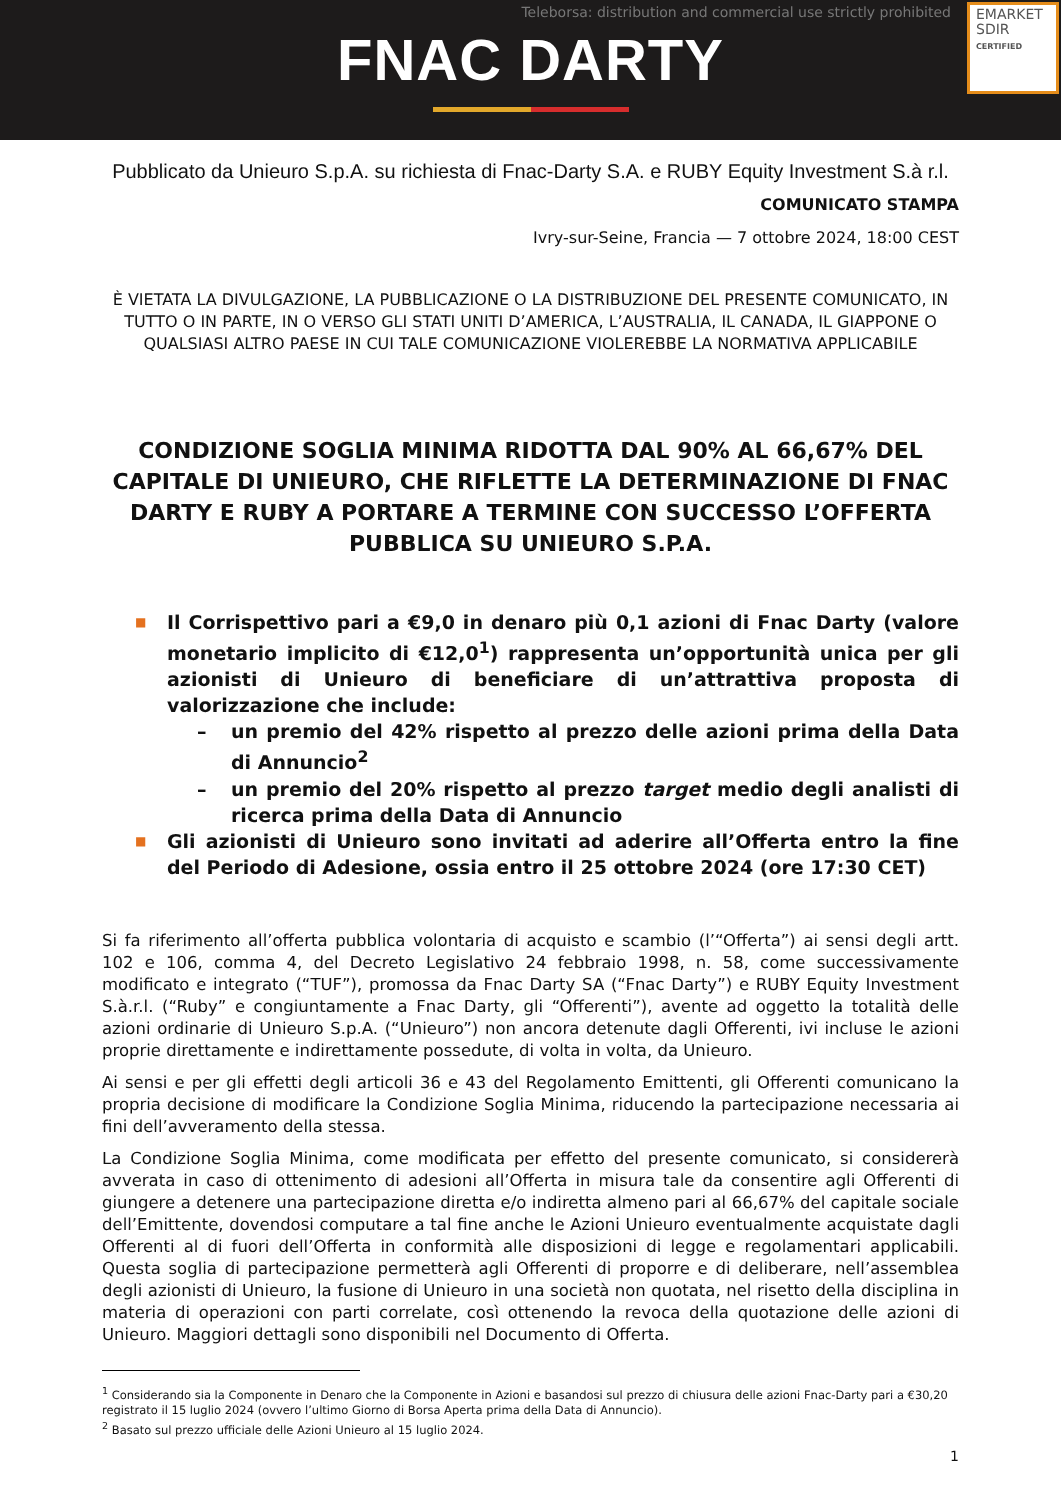Teleborsa: distribution and commercial use strictly prohibited
FNAC DARTY
EMARKET
SDIR
CERTIFIED
Pubblicato da Unieuro S.p.A. su richiesta di Fnac-Darty S.A. e RUBY Equity Investment S.à r.l.
COMUNICATO STAMPA
Ivry-sur-Seine, Francia — 7 ottobre 2024, 18:00 CEST
È VIETATA LA DIVULGAZIONE, LA PUBBLICAZIONE O LA DISTRIBUZIONE DEL PRESENTE COMUNICATO, IN TUTTO O IN PARTE, IN O VERSO GLI STATI UNITI D’AMERICA, L’AUSTRALIA, IL CANADA, IL GIAPPONE O QUALSIASI ALTRO PAESE IN CUI TALE COMUNICAZIONE VIOLEREBBE LA NORMATIVA APPLICABILE
CONDIZIONE SOGLIA MINIMA RIDOTTA DAL 90% AL 66,67% DEL CAPITALE DI UNIEURO, CHE RIFLETTE LA DETERMINAZIONE DI FNAC DARTY E RUBY A PORTARE A TERMINE CON SUCCESSO L’OFFERTA PUBBLICA SU UNIEURO S.P.A.
■ Il Corrispettivo pari a €9,0 in denaro più 0,1 azioni di Fnac Darty (valore monetario implicito di €12,0<sup>1</sup>) rappresenta un’opportunità unica per gli azionisti di Unieuro di beneficiare di un’attrattiva proposta di valorizzazione che include:
– un premio del 42% rispetto al prezzo delle azioni prima della Data di Annuncio<sup>2</sup>
– un premio del 20% rispetto al prezzo target medio degli analisti di ricerca prima della Data di Annuncio
■ Gli azionisti di Unieuro sono invitati ad aderire all’Offerta entro la fine del Periodo di Adesione, ossia entro il 25 ottobre 2024 (ore 17:30 CET)
Si fa riferimento all’offerta pubblica volontaria di acquisto e scambio (l’“Offerta”) ai sensi degli artt. 102 e 106, comma 4, del Decreto Legislativo 24 febbraio 1998, n. 58, come successivamente modificato e integrato (“TUF”), promossa da Fnac Darty SA (“Fnac Darty”) e RUBY Equity Investment S.à.r.l. (“Ruby” e congiuntamente a Fnac Darty, gli “Offerenti”), avente ad oggetto la totalità delle azioni ordinarie di Unieuro S.p.A. (“Unieuro”) non ancora detenute dagli Offerenti, ivi incluse le azioni proprie direttamente e indirettamente possedute, di volta in volta, da Unieuro.
Ai sensi e per gli effetti degli articoli 36 e 43 del Regolamento Emittenti, gli Offerenti comunicano la propria decisione di modificare la Condizione Soglia Minima, riducendo la partecipazione necessaria ai fini dell’avveramento della stessa.
La Condizione Soglia Minima, come modificata per effetto del presente comunicato, si considererà avverata in caso di ottenimento di adesioni all’Offerta in misura tale da consentire agli Offerenti di giungere a detenere una partecipazione diretta e/o indiretta almeno pari al 66,67% del capitale sociale dell’Emittente, dovendosi computare a tal fine anche le Azioni Unieuro eventualmente acquistate dagli Offerenti al di fuori dell’Offerta in conformità alle disposizioni di legge e regolamentari applicabili. Questa soglia di partecipazione permetterà agli Offerenti di proporre e di deliberare, nell’assemblea degli azionisti di Unieuro, la fusione di Unieuro in una società non quotata, nel risetto della disciplina in materia di operazioni con parti correlate, così ottenendo la revoca della quotazione delle azioni di Unieuro. Maggiori dettagli sono disponibili nel Documento di Offerta.
<sup>1</sup> Considerando sia la Componente in Denaro che la Componente in Azioni e basandosi sul prezzo di chiusura delle azioni Fnac-Darty pari a €30,20 registrato il 15 luglio 2024 (ovvero l’ultimo Giorno di Borsa Aperta prima della Data di Annuncio).
<sup>2</sup> Basato sul prezzo ufficiale delle Azioni Unieuro al 15 luglio 2024.
1